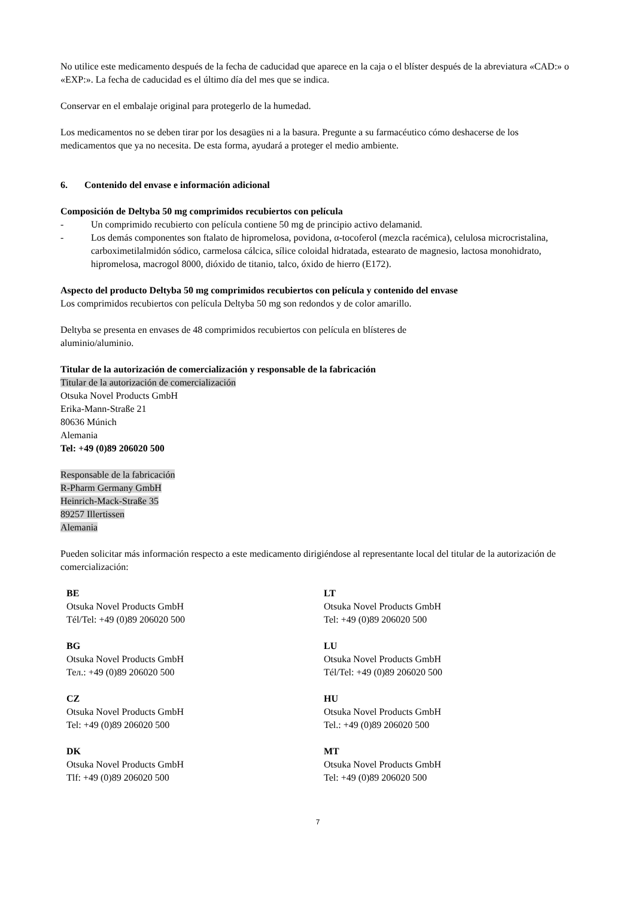No utilice este medicamento después de la fecha de caducidad que aparece en la caja o el blíster después de la abreviatura «CAD:» o «EXP:». La fecha de caducidad es el último día del mes que se indica.
Conservar en el embalaje original para protegerlo de la humedad.
Los medicamentos no se deben tirar por los desagües ni a la basura. Pregunte a su farmacéutico cómo deshacerse de los medicamentos que ya no necesita. De esta forma, ayudará a proteger el medio ambiente.
6. Contenido del envase e información adicional
Composición de Deltyba 50 mg comprimidos recubiertos con película
- Un comprimido recubierto con película contiene 50 mg de principio activo delamanid.
- Los demás componentes son ftalato de hipromelosa, povidona, α-tocoferol (mezcla racémica), celulosa microcristalina, carboximetilalmidón sódico, carmelosa cálcica, sílice coloidal hidratada, estearato de magnesio, lactosa monohidrato, hipromelosa, macrogol 8000, dióxido de titanio, talco, óxido de hierro (E172).
Aspecto del producto Deltyba 50 mg comprimidos recubiertos con película y contenido del envase
Los comprimidos recubiertos con película Deltyba 50 mg son redondos y de color amarillo.
Deltyba se presenta en envases de 48 comprimidos recubiertos con película en blísteres de
aluminio/aluminio.
Titular de la autorización de comercialización y responsable de la fabricación
Titular de la autorización de comercialización
Otsuka Novel Products GmbH
Erika-Mann-Straße 21
80636 Múnich
Alemania
Tel: +49 (0)89 206020 500
Responsable de la fabricación
R-Pharm Germany GmbH
Heinrich-Mack-Straße 35
89257 Illertissen
Alemania
Pueden solicitar más información respecto a este medicamento dirigiéndose al representante local del titular de la autorización de comercialización:
| BE Otsuka Novel Products GmbH Tél/Tel: +49 (0)89 206020 500 | LT Otsuka Novel Products GmbH Tel: +49 (0)89 206020 500 |
| BG Otsuka Novel Products GmbH Тел.: +49 (0)89 206020 500 | LU Otsuka Novel Products GmbH Tél/Tel: +49 (0)89 206020 500 |
| CZ Otsuka Novel Products GmbH Tel: +49 (0)89 206020 500 | HU Otsuka Novel Products GmbH Tel.: +49 (0)89 206020 500 |
| DK Otsuka Novel Products GmbH Tlf: +49 (0)89 206020 500 | MT Otsuka Novel Products GmbH Tel: +49 (0)89 206020 500 |
7